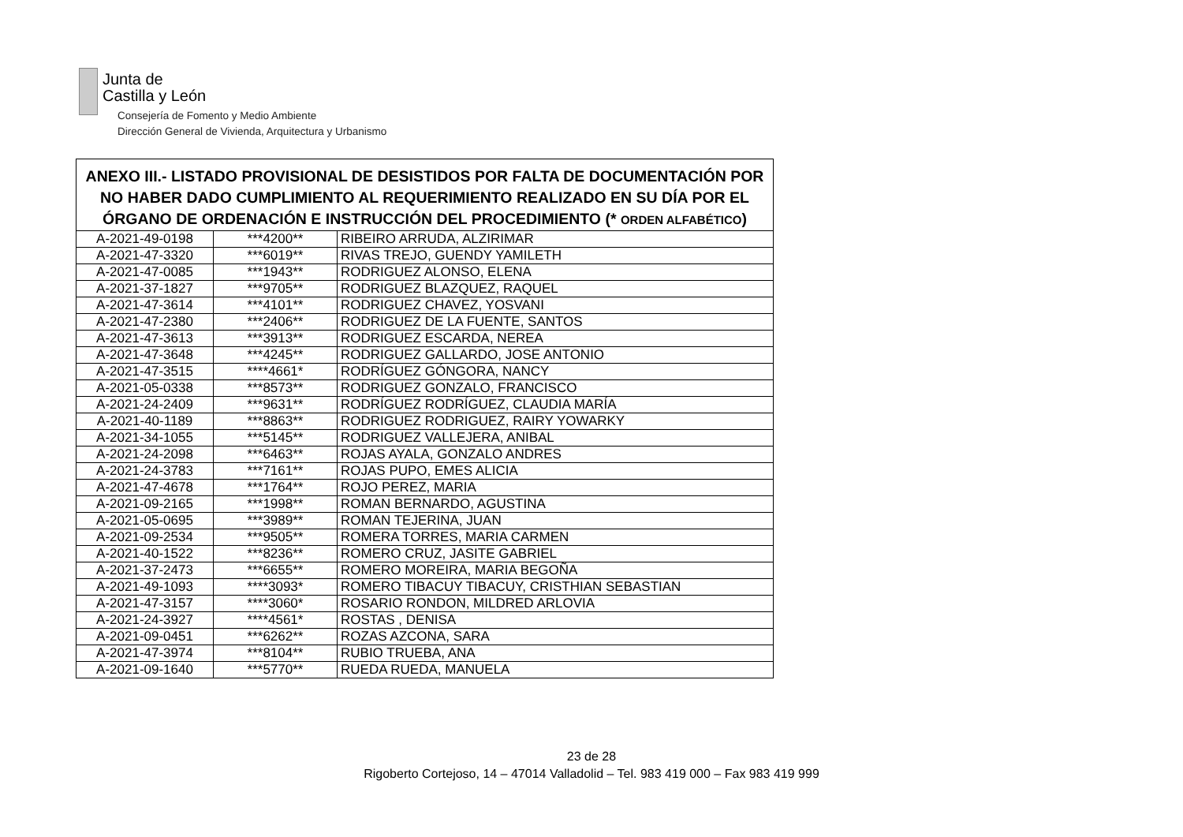Junta de
Castilla y León
Consejería de Fomento y Medio Ambiente
Dirección General de Vivienda, Arquitectura y Urbanismo
| ANEXO III.- LISTADO PROVISIONAL DE DESISTIDOS POR FALTA DE DOCUMENTACIÓN POR NO HABER DADO CUMPLIMIENTO AL REQUERIMIENTO REALIZADO EN SU DÍA POR EL ÓRGANO DE ORDENACIÓN E INSTRUCCIÓN DEL PROCEDIMIENTO (* ORDEN ALFABÉTICO ) | | |
| --- | --- | --- |
| A-2021-49-0198 | ***4200** | RIBEIRO ARRUDA, ALZIRIMAR |
| A-2021-47-3320 | ***6019** | RIVAS TREJO, GUENDY YAMILETH |
| A-2021-47-0085 | ***1943** | RODRIGUEZ ALONSO, ELENA |
| A-2021-37-1827 | ***9705** | RODRIGUEZ BLAZQUEZ, RAQUEL |
| A-2021-47-3614 | ***4101** | RODRIGUEZ CHAVEZ, YOSVANI |
| A-2021-47-2380 | ***2406** | RODRIGUEZ DE LA FUENTE, SANTOS |
| A-2021-47-3613 | ***3913** | RODRIGUEZ ESCARDA, NEREA |
| A-2021-47-3648 | ***4245** | RODRIGUEZ GALLARDO, JOSE ANTONIO |
| A-2021-47-3515 | ****4661* | RODRÍGUEZ GÓNGORA, NANCY |
| A-2021-05-0338 | ***8573** | RODRIGUEZ GONZALO, FRANCISCO |
| A-2021-24-2409 | ***9631** | RODRÍGUEZ RODRÍGUEZ, CLAUDIA MARÍA |
| A-2021-40-1189 | ***8863** | RODRIGUEZ RODRIGUEZ, RAIRY YOWARKY |
| A-2021-34-1055 | ***5145** | RODRIGUEZ VALLEJERA, ANIBAL |
| A-2021-24-2098 | ***6463** | ROJAS AYALA, GONZALO ANDRES |
| A-2021-24-3783 | ***7161** | ROJAS PUPO, EMES ALICIA |
| A-2021-47-4678 | ***1764** | ROJO PEREZ, MARIA |
| A-2021-09-2165 | ***1998** | ROMAN BERNARDO, AGUSTINA |
| A-2021-05-0695 | ***3989** | ROMAN TEJERINA, JUAN |
| A-2021-09-2534 | ***9505** | ROMERA TORRES, MARIA CARMEN |
| A-2021-40-1522 | ***8236** | ROMERO CRUZ, JASITE GABRIEL |
| A-2021-37-2473 | ***6655** | ROMERO MOREIRA, MARIA BEGOÑA |
| A-2021-49-1093 | ****3093* | ROMERO TIBACUY TIBACUY, CRISTHIAN SEBASTIAN |
| A-2021-47-3157 | ****3060* | ROSARIO RONDON, MILDRED ARLOVIA |
| A-2021-24-3927 | ****4561* | ROSTAS , DENISA |
| A-2021-09-0451 | ***6262** | ROZAS AZCONA, SARA |
| A-2021-47-3974 | ***8104** | RUBIO TRUEBA, ANA |
| A-2021-09-1640 | ***5770** | RUEDA RUEDA, MANUELA |
23 de 28
Rigoberto Cortejoso, 14 – 47014 Valladolid – Tel. 983 419 000 – Fax 983 419 999